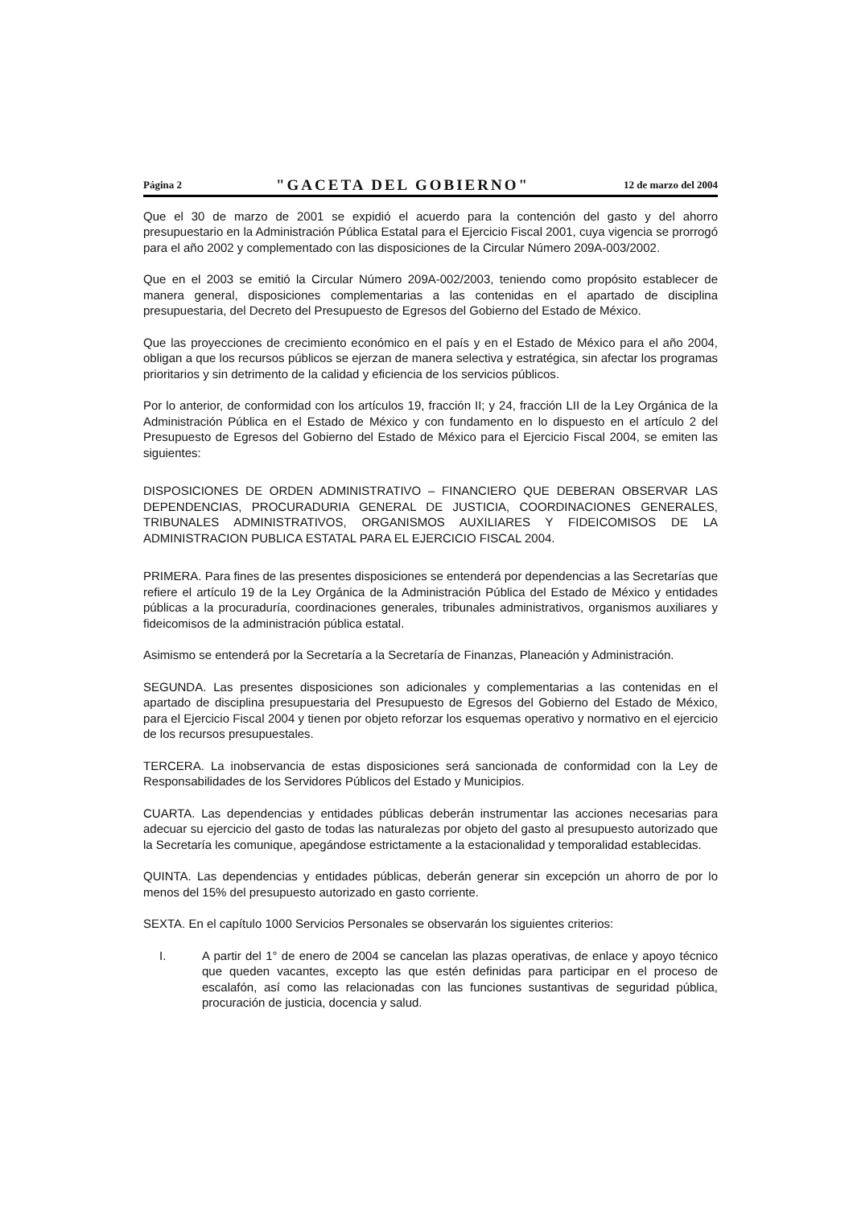Página 2 "GACETA DEL GOBIERNO" 12 de marzo del 2004
Que el 30 de marzo de 2001 se expidió el acuerdo para la contención del gasto y del ahorro presupuestario en la Administración Pública Estatal para el Ejercicio Fiscal 2001, cuya vigencia se prorrogó para el año 2002 y complementado con las disposiciones de la Circular Número 209A-003/2002.
Que en el 2003 se emitió la Circular Número 209A-002/2003, teniendo como propósito establecer de manera general, disposiciones complementarias a las contenidas en el apartado de disciplina presupuestaria, del Decreto del Presupuesto de Egresos del Gobierno del Estado de México.
Que las proyecciones de crecimiento económico en el país y en el Estado de México para el año 2004, obligan a que los recursos públicos se ejerzan de manera selectiva y estratégica, sin afectar los programas prioritarios y sin detrimento de la calidad y eficiencia de los servicios públicos.
Por lo anterior, de conformidad con los artículos 19, fracción II; y 24, fracción LII de la Ley Orgánica de la Administración Pública en el Estado de México y con fundamento en lo dispuesto en el artículo 2 del Presupuesto de Egresos del Gobierno del Estado de México para el Ejercicio Fiscal 2004, se emiten las siguientes:
DISPOSICIONES DE ORDEN ADMINISTRATIVO – FINANCIERO QUE DEBERAN OBSERVAR LAS DEPENDENCIAS, PROCURADURIA GENERAL DE JUSTICIA, COORDINACIONES GENERALES, TRIBUNALES ADMINISTRATIVOS, ORGANISMOS AUXILIARES Y FIDEICOMISOS DE LA ADMINISTRACION PUBLICA ESTATAL PARA EL EJERCICIO FISCAL 2004.
PRIMERA. Para fines de las presentes disposiciones se entenderá por dependencias a las Secretarías que refiere el artículo 19 de la Ley Orgánica de la Administración Pública del Estado de México y entidades públicas a la procuraduría, coordinaciones generales, tribunales administrativos, organismos auxiliares y fideicomisos de la administración pública estatal.
Asimismo se entenderá por la Secretaría a la Secretaría de Finanzas, Planeación y Administración.
SEGUNDA. Las presentes disposiciones son adicionales y complementarias a las contenidas en el apartado de disciplina presupuestaria del Presupuesto de Egresos del Gobierno del Estado de México, para el Ejercicio Fiscal 2004 y tienen por objeto reforzar los esquemas operativo y normativo en el ejercicio de los recursos presupuestales.
TERCERA. La inobservancia de estas disposiciones será sancionada de conformidad con la Ley de Responsabilidades de los Servidores Públicos del Estado y Municipios.
CUARTA. Las dependencias y entidades públicas deberán instrumentar las acciones necesarias para adecuar su ejercicio del gasto de todas las naturalezas por objeto del gasto al presupuesto autorizado que la Secretaría les comunique, apegándose estrictamente a la estacionalidad y temporalidad establecidas.
QUINTA. Las dependencias y entidades públicas, deberán generar sin excepción un ahorro de por lo menos del 15% del presupuesto autorizado en gasto corriente.
SEXTA. En el capítulo 1000 Servicios Personales se observarán los siguientes criterios:
I. A partir del 1° de enero de 2004 se cancelan las plazas operativas, de enlace y apoyo técnico que queden vacantes, excepto las que estén definidas para participar en el proceso de escalafón, así como las relacionadas con las funciones sustantivas de seguridad pública, procuración de justicia, docencia y salud.